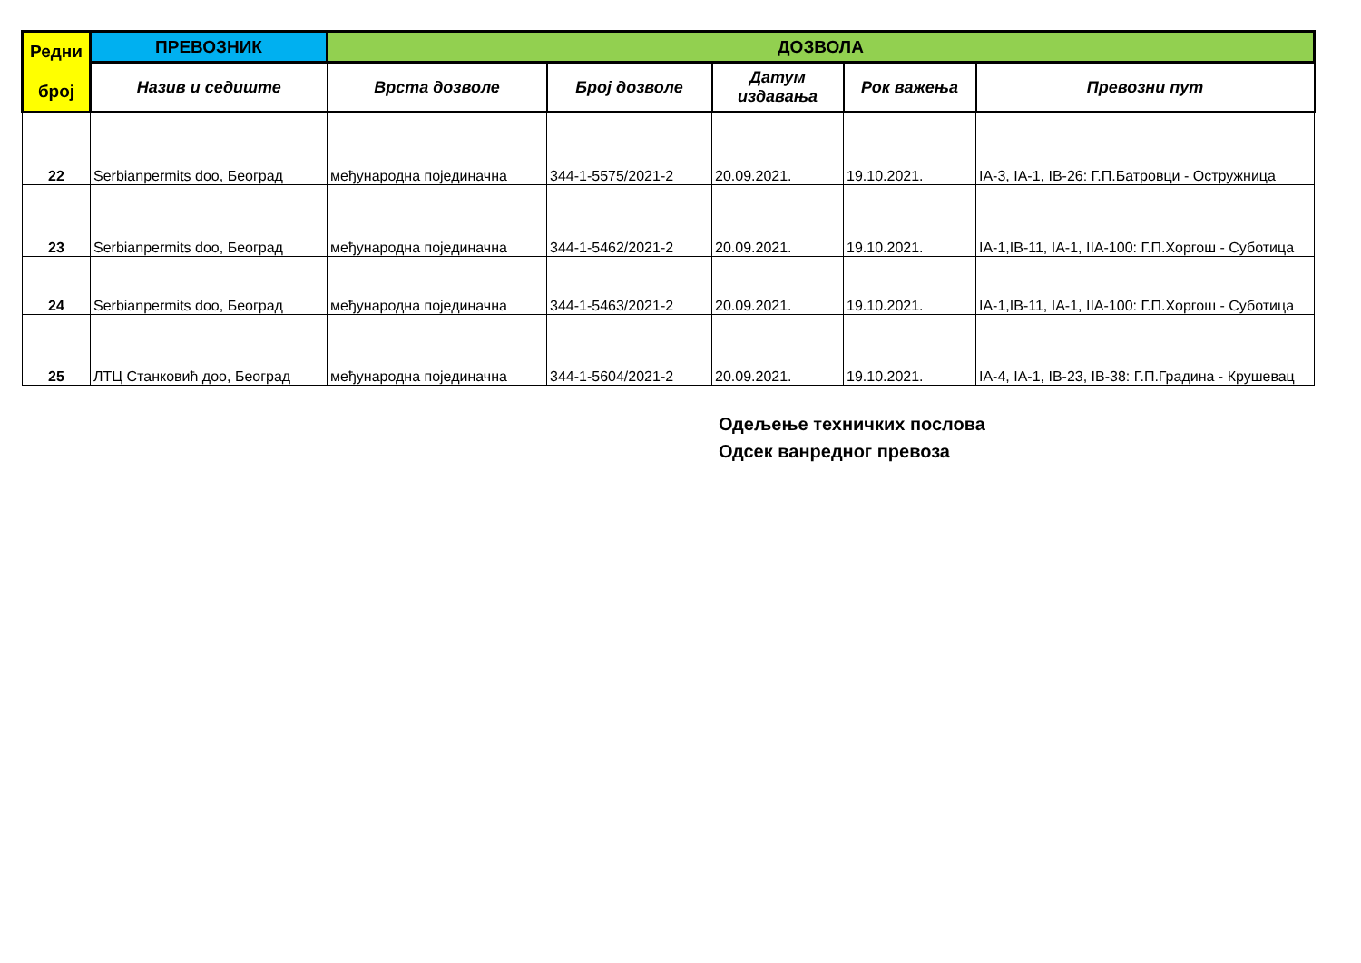| Редни број | ПРЕВОЗНИК | ДОЗВОЛА | | | | |
| --- | --- | --- | --- | --- | --- | --- |
| | Назив и седиште | Врста дозволе | Број дозволе | Датум издавања | Рок важења | Превозни пут |
| 22 | Serbianpermits doo, Београд | међународна појединачна | 344-1-5575/2021-2 | 20.09.2021. | 19.10.2021. | IA-3, IA-1, IB-26: Г.П.Батровци - Остружница |
| 23 | Serbianpermits doo, Београд | међународна појединачна | 344-1-5462/2021-2 | 20.09.2021. | 19.10.2021. | IA-1,IB-11, IA-1, IIA-100: Г.П.Хоргош - Суботица |
| 24 | Serbianpermits doo, Београд | међународна појединачна | 344-1-5463/2021-2 | 20.09.2021. | 19.10.2021. | IA-1,IB-11, IA-1, IIA-100: Г.П.Хоргош - Суботица |
| 25 | ЛТЦ Станковић доо, Београд | међународна појединачна | 344-1-5604/2021-2 | 20.09.2021. | 19.10.2021. | IA-4, IA-1, IB-23, IB-38: Г.П.Градина - Крушевац |
Одељење техничких послова
Одсек ванредног превоза